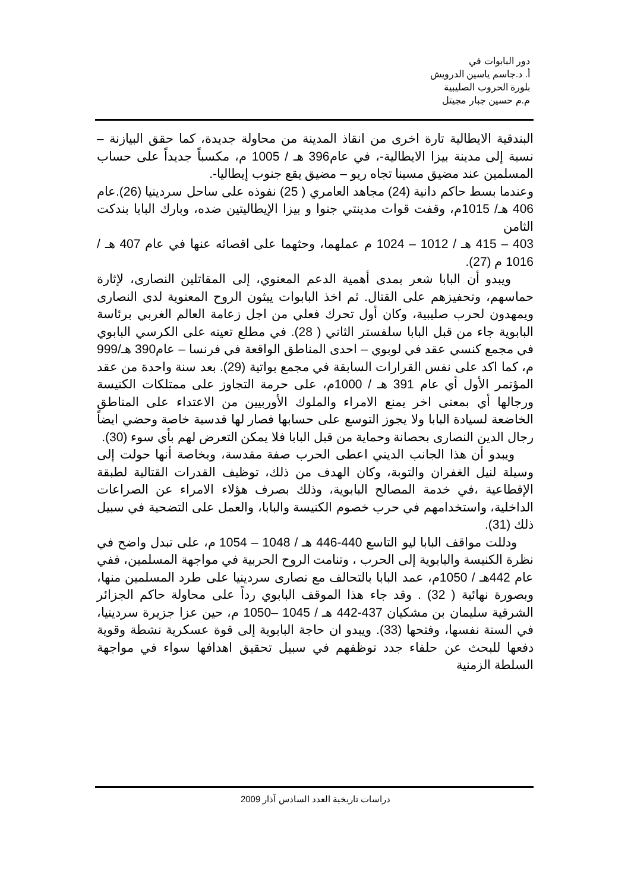دور البابوات في
أ. د.جاسم ياسين الدرويش
بلورة الحروب الصليبية
م.م حسين جبار مجيتل
البندقية الايطالية تارة اخرى من انقاذ المدينة من محاولة جديدة، كما حقق البيازنة – نسبة إلى مدينة بيزا الايطالية-، في عام396 هـ / 1005 م، مكسباً جديداً على حساب المسلمين عند مضيق مسينا تجاه ريو – مضيق يقع جنوب إيطاليا-.
وعندما بسط حاكم دانية (24) مجاهد العامري ( 25) نفوذه على ساحل سردينيا (26).عام 406 هـ/ 1015م، وقفت قوات مدينتي جنوا و بيزا الإيطاليتين ضده، وبارك البابا بندكت الثامن
403 – 415 هـ / 1012 – 1024 م عملهما، وحثهما على اقصائه عنها في عام 407 هـ / 1016 م (27).
ويبدو أن البابا شعر بمدى أهمية الدعم المعنوي، إلى المقاتلين النصارى، لإثارة حماسهم، وتحفيزهم على القتال. ثم اخذ البابوات يبثون الروح المعنوية لدى النصارى ويمهدون لحرب صليبية، وكان أول تحرك فعلي من اجل زعامة العالم الغربي برئاسة البابوية جاء من قبل البابا سلفستر الثاني ( 28). في مطلع تعينه على الكرسي البابوي في مجمع كنسي عقد في لوبوي – احدى المناطق الواقعة في فرنسا – عام390 هـ/999 م، كما اكد على نفس القرارات السابقة في مجمع بواتية (29). بعد سنة واحدة من عقد المؤتمر الأول أي عام 391 هـ / 1000م، على حرمة التجاوز على ممتلكات الكنيسة ورجالها أي بمعنى اخر يمنع الامراء والملوك الأوربيين من الاعتداء على المناطق الخاضعة لسيادة البابا ولا يجوز التوسع على حسابها فصار لها قدسية خاصة وحضي ايضاً رجال الدين النصارى بحصانة وحماية من قبل البابا فلا يمكن التعرض لهم بأي سوء (30).
ويبدو أن هذا الجانب الديني اعطى الحرب صفة مقدسة، وبخاصة أنها حولت إلى وسيلة لنيل الغفران والتوبة، وكان الهدف من ذلك، توظيف القدرات القتالية لطبقة الإقطاعية ،في خدمة المصالح البابوية، وذلك بصرف هؤلاء الامراء عن الصراعات الداخلية، واستخدامهم في حرب خصوم الكنيسة والبابا، والعمل على التضحية في سبيل ذلك (31).
ودللت مواقف البابا ليو التاسع 440-446 هـ / 1048 – 1054 م، على تبدل واضح في نظرة الكنيسة والبابوية إلى الحرب ، وتنامت الروح الحربية في مواجهة المسلمين، ففي عام 442هـ / 1050م، عمد البابا بالتحالف مع نصارى سردينيا على طرد المسلمين منها، وبصورة نهائية ( 32) . وقد جاء هذا الموقف البابوي رداً على محاولة حاكم الجزائر الشرقية سليمان بن مشكيان 437-442 هـ / 1045 –1050 م، حين عزا جزيرة سردينيا، في السنة نفسها، وفتحها (33). ويبدو ان حاجة البابوية إلى قوة عسكرية نشطة وقوية دفعها للبحث عن حلفاء جدد توظفهم في سبيل تحقيق اهدافها سواء في مواجهة السلطة الزمنية
دراسات تاريخية العدد السادس آذار 2009